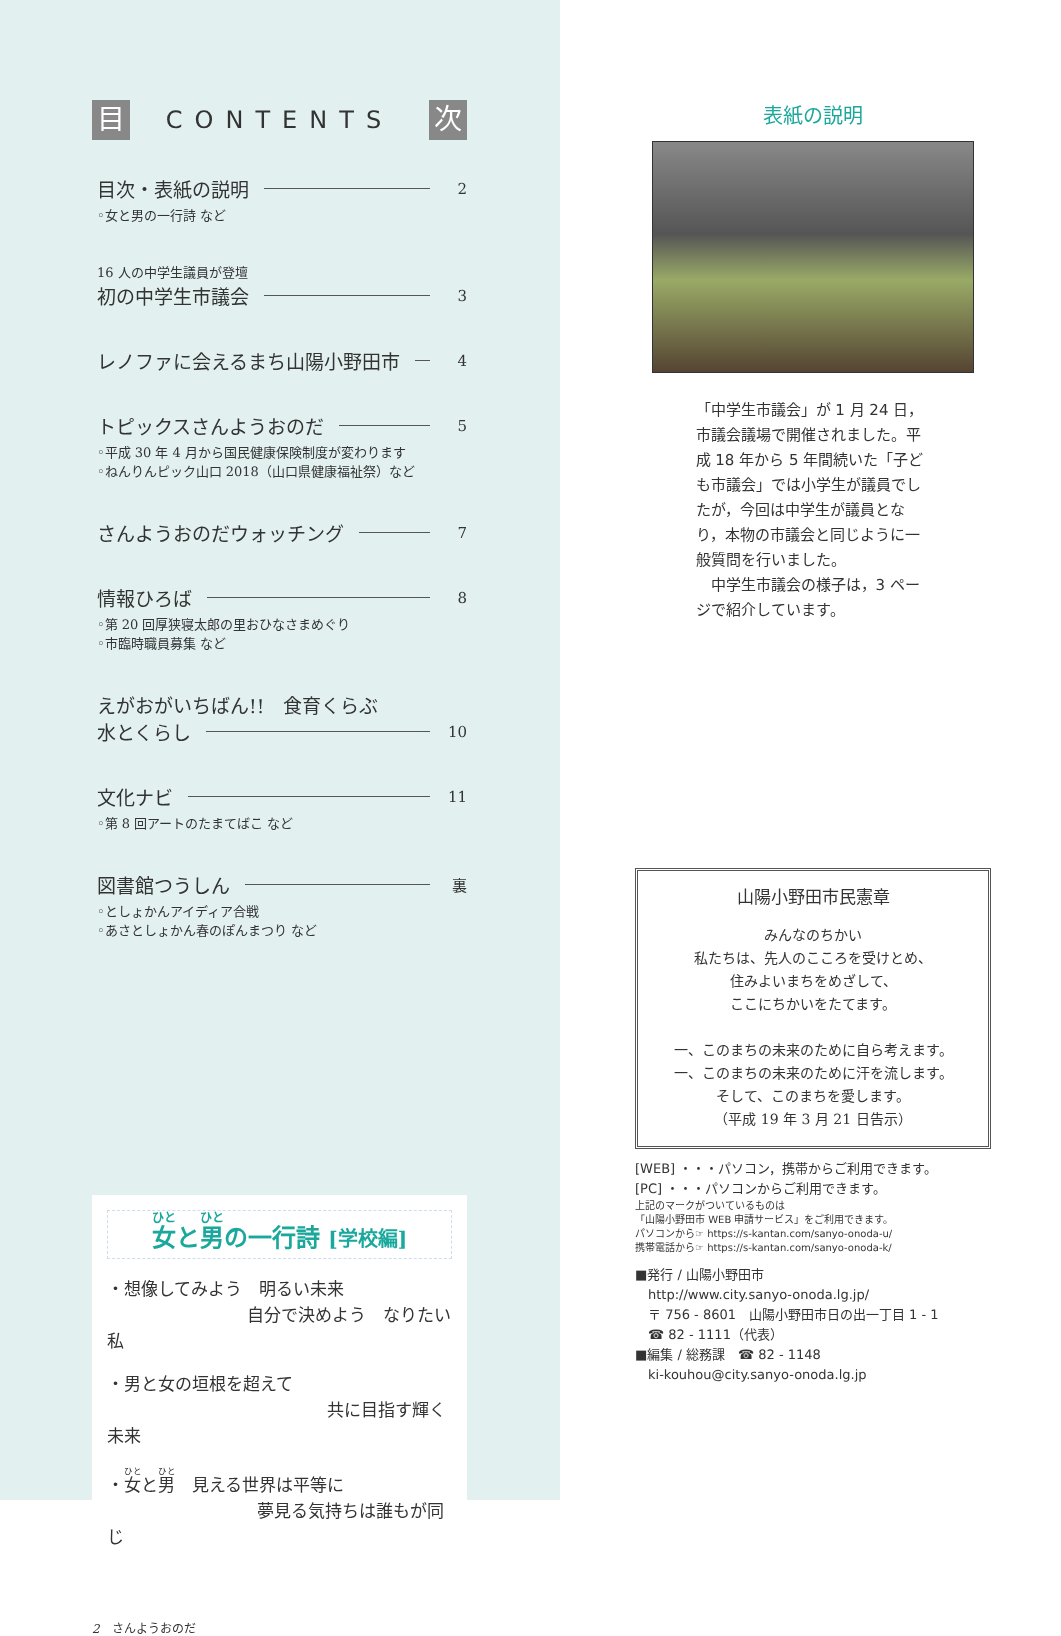目
CONTENTS
次
目次・表紙の説明 2
◦女と男の一行詩 など
16 人の中学生議員が登壇
初の中学生市議会 3
レノファに会えるまち山陽小野田市 4
トピックスさんようおのだ 5
◦平成 30 年 4 月から国民健康保険制度が変わります
◦ねんりんピック山口 2018（山口県健康福祉祭）など
さんようおのだウォッチング 7
情報ひろば 8
◦第 20 回厚狭寝太郎の里おひなさまめぐり
◦市臨時職員募集 など
えがおがいちばん!!　食育くらぶ
水とくらし 10
文化ナビ 11
◦第 8 回アートのたまてばこ など
図書館つうしん 裏
◦としょかんアイディア合戦
◦あさとしょかん春のぽんまつり など
女と男の一行詩 [学校編]
・想像してみよう　明るい未来
自分で決めよう　なりたい私
・男と女の垣根を超えて
共に目指す輝く未来
・女と男　見える世界は平等に
夢見る気持ちは誰もが同じ
2　さんようおのだ
表紙の説明
「中学生市議会」が 1 月 24 日，市議会議場で開催されました。平成 18 年から 5 年間続いた「子ども市議会」では小学生が議員でしたが，今回は中学生が議員となり，本物の市議会と同じように一般質問を行いました。
　中学生市議会の様子は，3 ページで紹介しています。
山陽小野田市民憲章
みんなのちかい
私たちは、先人のこころを受けとめ、
住みよいまちをめざして、
ここにちかいをたてます。
一、このまちの未来のために自ら考えます。
一、このまちの未来のために汗を流します。
そして、このまちを愛します。
（平成 19 年 3 月 21 日告示）
[WEB] ・・・パソコン，携帯からご利用できます。
[PC] ・・・パソコンからご利用できます。
上記のマークがついているものは
「山陽小野田市 WEB 申請サービス」をご利用できます。
パソコンから☞ https://s-kantan.com/sanyo-onoda-u/
携帯電話から☞ https://s-kantan.com/sanyo-onoda-k/
■発行 / 山陽小野田市
　http://www.city.sanyo-onoda.lg.jp/
　〒 756 - 8601　山陽小野田市日の出一丁目 1 - 1
　☎ 82 - 1111（代表）
■編集 / 総務課　☎ 82 - 1148
　ki-kouhou@city.sanyo-onoda.lg.jp